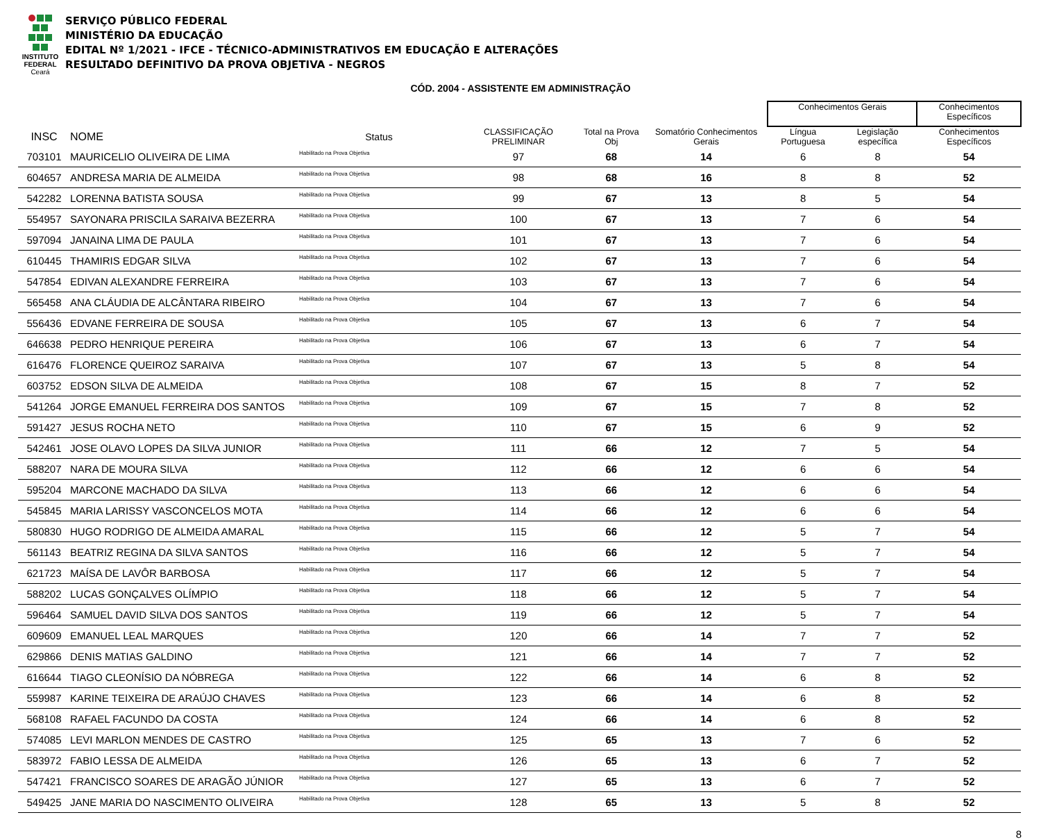INSTITUTO
FEDERAL
Ceará
SERVIÇO PÚBLICO FEDERAL
MINISTÉRIO DA EDUCAÇÃO
EDITAL Nº 1/2021 - IFCE - TÉCNICO-ADMINISTRATIVOS EM EDUCAÇÃO E ALTERAÇÕES
RESULTADO DEFINITIVO DA PROVA OBJETIVA - NEGROS
CÓD. 2004 - ASSISTENTE EM ADMINISTRAÇÃO
| | | | | | | | Conhecimentos Gerais | | Conhecimentos Específicos |
| --- | --- | --- | --- | --- | --- | --- | --- | --- | --- |
| INSC | NOME | Status | CLASSIFICAÇÃO PRELIMINAR | Total na Prova Obj | Somatório Conhecimentos Gerais | | Língua Portuguesa | Legislação específica | Conhecimentos Específicos |
| 703101 | MAURICELIO OLIVEIRA DE LIMA | Habilitado na Prova Objetiva | 97 | 68 | 14 | | 6 | 8 | 54 |
| 604657 | ANDRESA MARIA DE ALMEIDA | Habilitado na Prova Objetiva | 98 | 68 | 16 | | 8 | 8 | 52 |
| 542282 | LORENNA BATISTA SOUSA | Habilitado na Prova Objetiva | 99 | 67 | 13 | | 8 | 5 | 54 |
| 554957 | SAYONARA PRISCILA SARAIVA BEZERRA | Habilitado na Prova Objetiva | 100 | 67 | 13 | | 7 | 6 | 54 |
| 597094 | JANAINA LIMA DE PAULA | Habilitado na Prova Objetiva | 101 | 67 | 13 | | 7 | 6 | 54 |
| 610445 | THAMIRIS EDGAR SILVA | Habilitado na Prova Objetiva | 102 | 67 | 13 | | 7 | 6 | 54 |
| 547854 | EDIVAN ALEXANDRE FERREIRA | Habilitado na Prova Objetiva | 103 | 67 | 13 | | 7 | 6 | 54 |
| 565458 | ANA CLÁUDIA DE ALCÂNTARA RIBEIRO | Habilitado na Prova Objetiva | 104 | 67 | 13 | | 7 | 6 | 54 |
| 556436 | EDVANE FERREIRA DE SOUSA | Habilitado na Prova Objetiva | 105 | 67 | 13 | | 6 | 7 | 54 |
| 646638 | PEDRO HENRIQUE PEREIRA | Habilitado na Prova Objetiva | 106 | 67 | 13 | | 6 | 7 | 54 |
| 616476 | FLORENCE QUEIROZ SARAIVA | Habilitado na Prova Objetiva | 107 | 67 | 13 | | 5 | 8 | 54 |
| 603752 | EDSON SILVA DE ALMEIDA | Habilitado na Prova Objetiva | 108 | 67 | 15 | | 8 | 7 | 52 |
| 541264 | JORGE EMANUEL FERREIRA DOS SANTOS | Habilitado na Prova Objetiva | 109 | 67 | 15 | | 7 | 8 | 52 |
| 591427 | JESUS ROCHA NETO | Habilitado na Prova Objetiva | 110 | 67 | 15 | | 6 | 9 | 52 |
| 542461 | JOSE OLAVO LOPES DA SILVA JUNIOR | Habilitado na Prova Objetiva | 111 | 66 | 12 | | 7 | 5 | 54 |
| 588207 | NARA DE MOURA SILVA | Habilitado na Prova Objetiva | 112 | 66 | 12 | | 6 | 6 | 54 |
| 595204 | MARCONE MACHADO DA SILVA | Habilitado na Prova Objetiva | 113 | 66 | 12 | | 6 | 6 | 54 |
| 545845 | MARIA LARISSY VASCONCELOS MOTA | Habilitado na Prova Objetiva | 114 | 66 | 12 | | 6 | 6 | 54 |
| 580830 | HUGO RODRIGO DE ALMEIDA AMARAL | Habilitado na Prova Objetiva | 115 | 66 | 12 | | 5 | 7 | 54 |
| 561143 | BEATRIZ REGINA DA SILVA SANTOS | Habilitado na Prova Objetiva | 116 | 66 | 12 | | 5 | 7 | 54 |
| 621723 | MAÍSA DE LAVÔR BARBOSA | Habilitado na Prova Objetiva | 117 | 66 | 12 | | 5 | 7 | 54 |
| 588202 | LUCAS GONÇALVES OLÍMPIO | Habilitado na Prova Objetiva | 118 | 66 | 12 | | 5 | 7 | 54 |
| 596464 | SAMUEL DAVID SILVA DOS SANTOS | Habilitado na Prova Objetiva | 119 | 66 | 12 | | 5 | 7 | 54 |
| 609609 | EMANUEL LEAL MARQUES | Habilitado na Prova Objetiva | 120 | 66 | 14 | | 7 | 7 | 52 |
| 629866 | DENIS MATIAS GALDINO | Habilitado na Prova Objetiva | 121 | 66 | 14 | | 7 | 7 | 52 |
| 616644 | TIAGO CLEONÍSIO DA NÓBREGA | Habilitado na Prova Objetiva | 122 | 66 | 14 | | 6 | 8 | 52 |
| 559987 | KARINE TEIXEIRA DE ARAÚJO CHAVES | Habilitado na Prova Objetiva | 123 | 66 | 14 | | 6 | 8 | 52 |
| 568108 | RAFAEL FACUNDO DA COSTA | Habilitado na Prova Objetiva | 124 | 66 | 14 | | 6 | 8 | 52 |
| 574085 | LEVI MARLON MENDES DE CASTRO | Habilitado na Prova Objetiva | 125 | 65 | 13 | | 7 | 6 | 52 |
| 583972 | FABIO LESSA DE ALMEIDA | Habilitado na Prova Objetiva | 126 | 65 | 13 | | 6 | 7 | 52 |
| 547421 | FRANCISCO SOARES DE ARAGÃO JÚNIOR | Habilitado na Prova Objetiva | 127 | 65 | 13 | | 6 | 7 | 52 |
| 549425 | JANE MARIA DO NASCIMENTO OLIVEIRA | Habilitado na Prova Objetiva | 128 | 65 | 13 | | 5 | 8 | 52 |
8